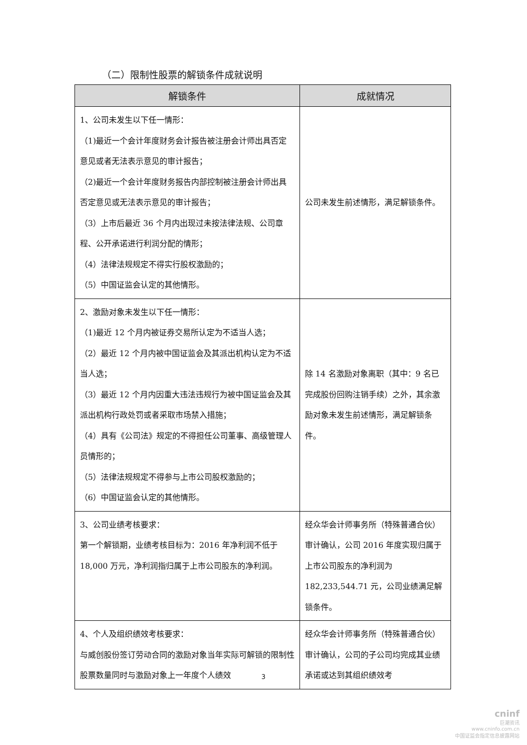（二）限制性股票的解锁条件成就说明
| 解锁条件 | 成就情况 |
| --- | --- |
| 1、公司未发生以下任一情形： （1)最近一个会计年度财务会计报告被注册会计师出具否定意见或者无法表示意见的审计报告； （2)最近一个会计年度财务报告内部控制被注册会计师出具否定意见或无法表示意见的审计报告； （3）上市后最近 36 个月内出现过未按法律法规、公司章程、公开承诺进行利润分配的情形； （4）法律法规规定不得实行股权激励的； （5）中国证监会认定的其他情形。 | 公司未发生前述情形，满足解锁条件。 |
| 2、激励对象未发生以下任一情形： （1)最近 12 个月内被证券交易所认定为不适当人选； （2）最近 12 个月内被中国证监会及其派出机构认定为不适当人选； （3）最近 12 个月内因重大违法违规行为被中国证监会及其派出机构行政处罚或者采取市场禁入措施； （4）具有《公司法》规定的不得担任公司董事、高级管理人员情形的； （5）法律法规规定不得参与上市公司股权激励的； （6）中国证监会认定的其他情形。 | 除 14 名激励对象离职（其中：9 名已完成股份回购注销手续）之外，其余激励对象未发生前述情形，满足解锁条件。 |
| 3、公司业绩考核要求： 第一个解锁期，业绩考核目标为：2016 年净利润不低于 18,000 万元，净利润指归属于上市公司股东的净利润。 | 经众华会计师事务所（特殊普通合伙）审计确认，公司 2016 年度实现归属于上市公司股东的净利润为 182,233,544.71 元，公司业绩满足解锁条件。 |
| 4、个人及组织绩效考核要求： 与威创股份签订劳动合同的激励对象当年实际可解锁的限制性股票数量同时与激励对象上一年度个人绩效 | 经众华会计师事务所（特殊普通合伙）审计确认，公司的子公司均完成其业绩承诺或达到其组织绩效考 |
3
cninf
巨潮资讯
www.cninfo.com.cn
中国证监会指定信息披露网站